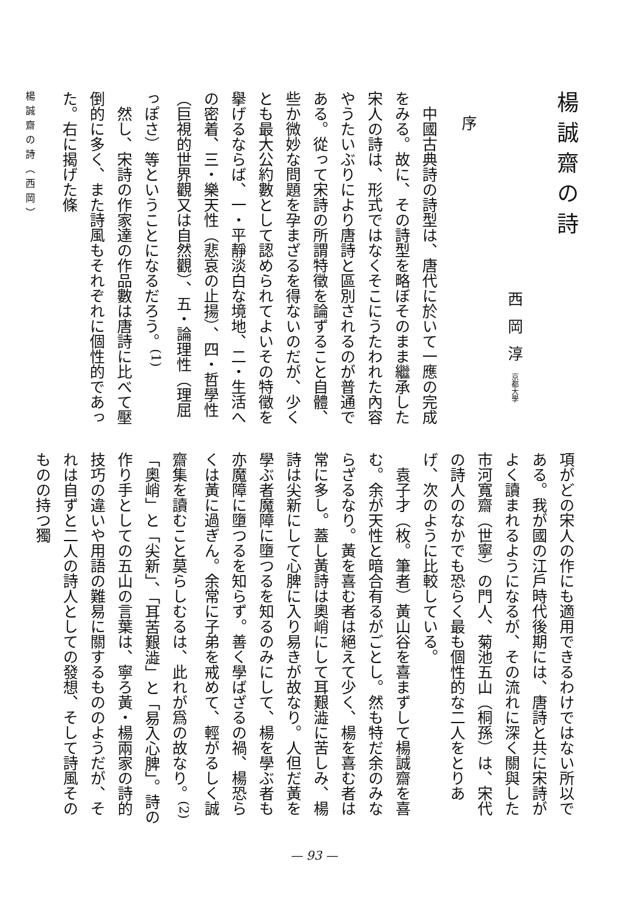楊誠齋の詩
西岡淳京都大學
序
　中國古典詩の詩型は、唐代に於いて一應の完成をみる。故に、その詩型を略ぼそのまま繼承した宋人の詩は、形式ではなくそこにうたわれた內容やうたいぶりにより唐詩と區別されるのが普通である。從って宋詩の所謂特徵を論ずること自體、些か微妙な問題を孕まざるを得ないのだが、少くとも最大公約數として認められてよいその特徵を擧げるならば、一・平靜淡白な境地、二・生活への密着、三・樂天性（悲哀の止揚）、四・哲學性（巨視的世界觀又は自然觀）、五・論理性（理屈っぽさ）等ということになるだろう。<sup>(1)</sup>
　然し、宋詩の作家達の作品數は唐詩に比べて壓倒的に多く、また詩風もそれぞれに個性的であった。右に揭げた條
楊誠齋の詩（西岡）
項がどの宋人の作にも適用できるわけではない所以である。我が國の江戶時代後期には、唐詩と共に宋詩がよく讀まれるようになるが、その流れに深く關與した市河寬齋（世寧）の門人、菊池五山（桐孫）は、宋代の詩人のなかでも恐らく最も個性的な二人をとりあげ、次のように比較している。
　袁子才（枚。筆者）黃山谷を喜まずして楊誠齋を喜む。余が天性と暗合有るがごとし。然も特だ余のみならざるなり。黃を喜む者は絕えて少く、楊を喜む者は常に多し。蓋し黃詩は奧峭にして耳艱澁に苦しみ、楊詩は尖新にして心脾に入り易きが故なり。人但だ黃を學ぶ者魔障に墮つるを知るのみにして、楊を學ぶ者も亦魔障に墮つるを知らず。善く學ばざるの禍、楊恐らくは黃に過ぎん。余常に子弟を戒めて、輕がるしく誠齋集を讀むこと莫らしむるは、此れが爲の故なり。<sup>(2)</sup>
「奧峭」と「尖新」、「耳苦艱澁」と「易入心脾」。詩の作り手としての五山の言葉は、寧ろ黃・楊兩家の詩的技巧の違いや用語の難易に關するもののようだが、それは自ずと二人の詩人としての發想、そして詩風そのものの持つ獨
— 93 —